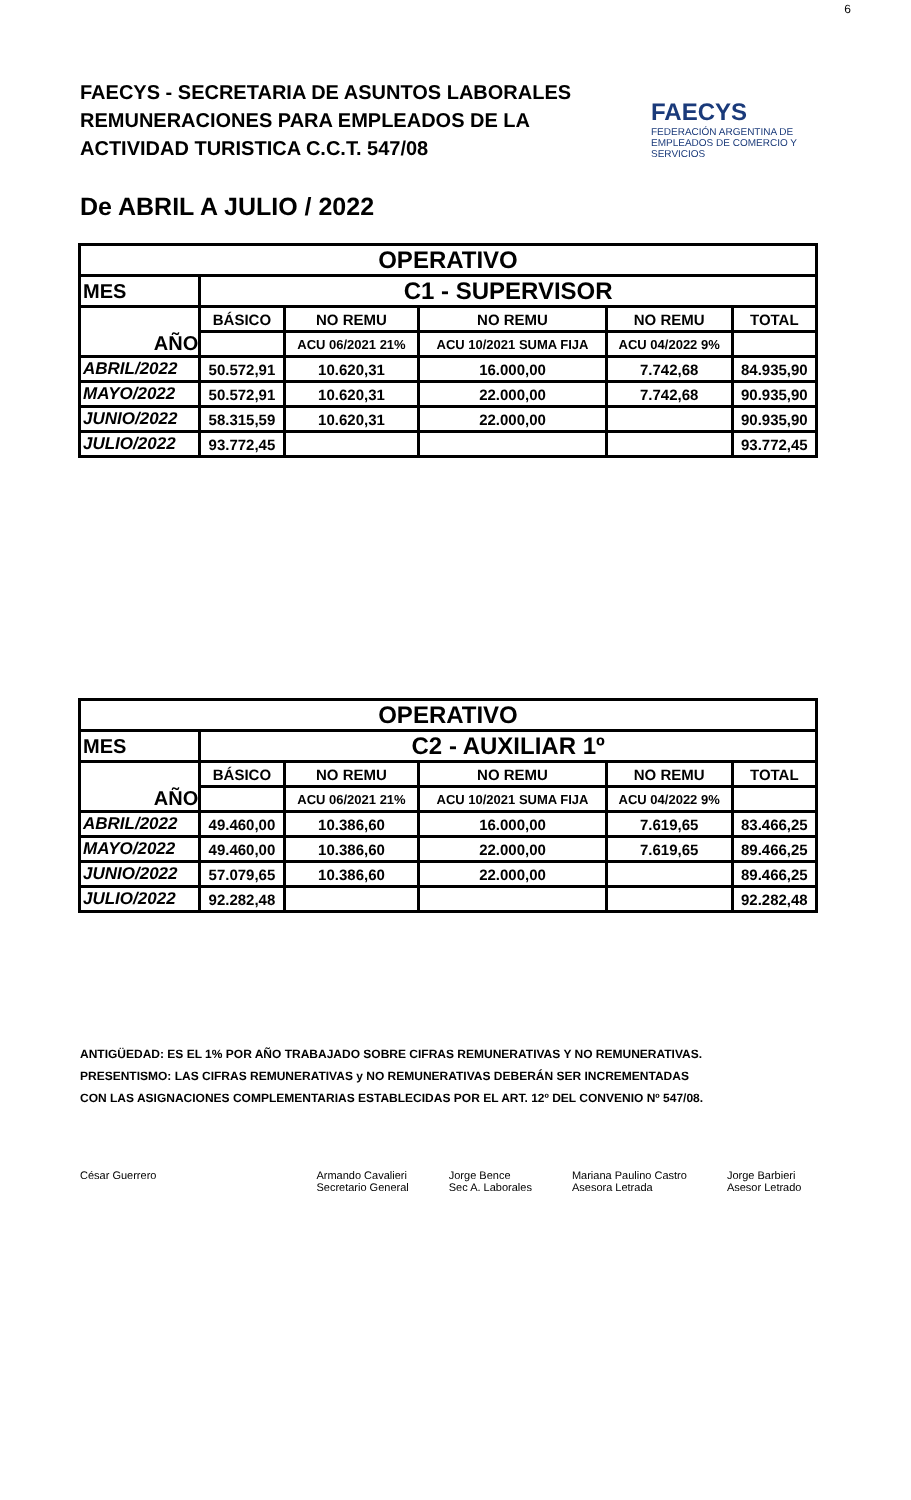6
FAECYS - SECRETARIA DE ASUNTOS LABORALES
REMUNERACIONES PARA EMPLEADOS DE LA
ACTIVIDAD TURISTICA C.C.T. 547/08
FAECYS
FEDERACIÓN ARGENTINA DE EMPLEADOS DE COMERCIO Y SERVICIOS
De ABRIL A JULIO / 2022
| OPERATIVO | | | | | |
| --- | --- | --- | --- | --- | --- |
| MES | C1 - SUPERVISOR | | | | |
| AÑO | BÁSICO | NO REMU | NO REMU | NO REMU | TOTAL |
| | | ACU 06/2021 21% | ACU 10/2021 SUMA FIJA | ACU 04/2022 9% | |
| ABRIL/2022 | 50.572,91 | 10.620,31 | 16.000,00 | 7.742,68 | 84.935,90 |
| MAYO/2022 | 50.572,91 | 10.620,31 | 22.000,00 | 7.742,68 | 90.935,90 |
| JUNIO/2022 | 58.315,59 | 10.620,31 | 22.000,00 | | 90.935,90 |
| JULIO/2022 | 93.772,45 | | | | 93.772,45 |
| OPERATIVO | | | | | |
| --- | --- | --- | --- | --- | --- |
| MES | C2 - AUXILIAR 1º | | | | |
| AÑO | BÁSICO | NO REMU | NO REMU | NO REMU | TOTAL |
| | | ACU 06/2021 21% | ACU 10/2021 SUMA FIJA | ACU 04/2022 9% | |
| ABRIL/2022 | 49.460,00 | 10.386,60 | 16.000,00 | 7.619,65 | 83.466,25 |
| MAYO/2022 | 49.460,00 | 10.386,60 | 22.000,00 | 7.619,65 | 89.466,25 |
| JUNIO/2022 | 57.079,65 | 10.386,60 | 22.000,00 | | 89.466,25 |
| JULIO/2022 | 92.282,48 | | | | 92.282,48 |
ANTIGÜEDAD: ES EL 1% POR AÑO TRABAJADO SOBRE CIFRAS REMUNERATIVAS Y NO REMUNERATIVAS.
PRESENTISMO: LAS CIFRAS REMUNERATIVAS y NO REMUNERATIVAS DEBERÁN SER INCREMENTADAS
CON LAS ASIGNACIONES COMPLEMENTARIAS ESTABLECIDAS POR EL ART. 12º DEL CONVENIO Nº 547/08.
César Guerrero Armando Cavalieri
Secretario General
Jorge Bence
Sec A. Laborales
Mariana Paulino Castro
Asesora Letrada
Jorge Barbieri
Asesor Letrado